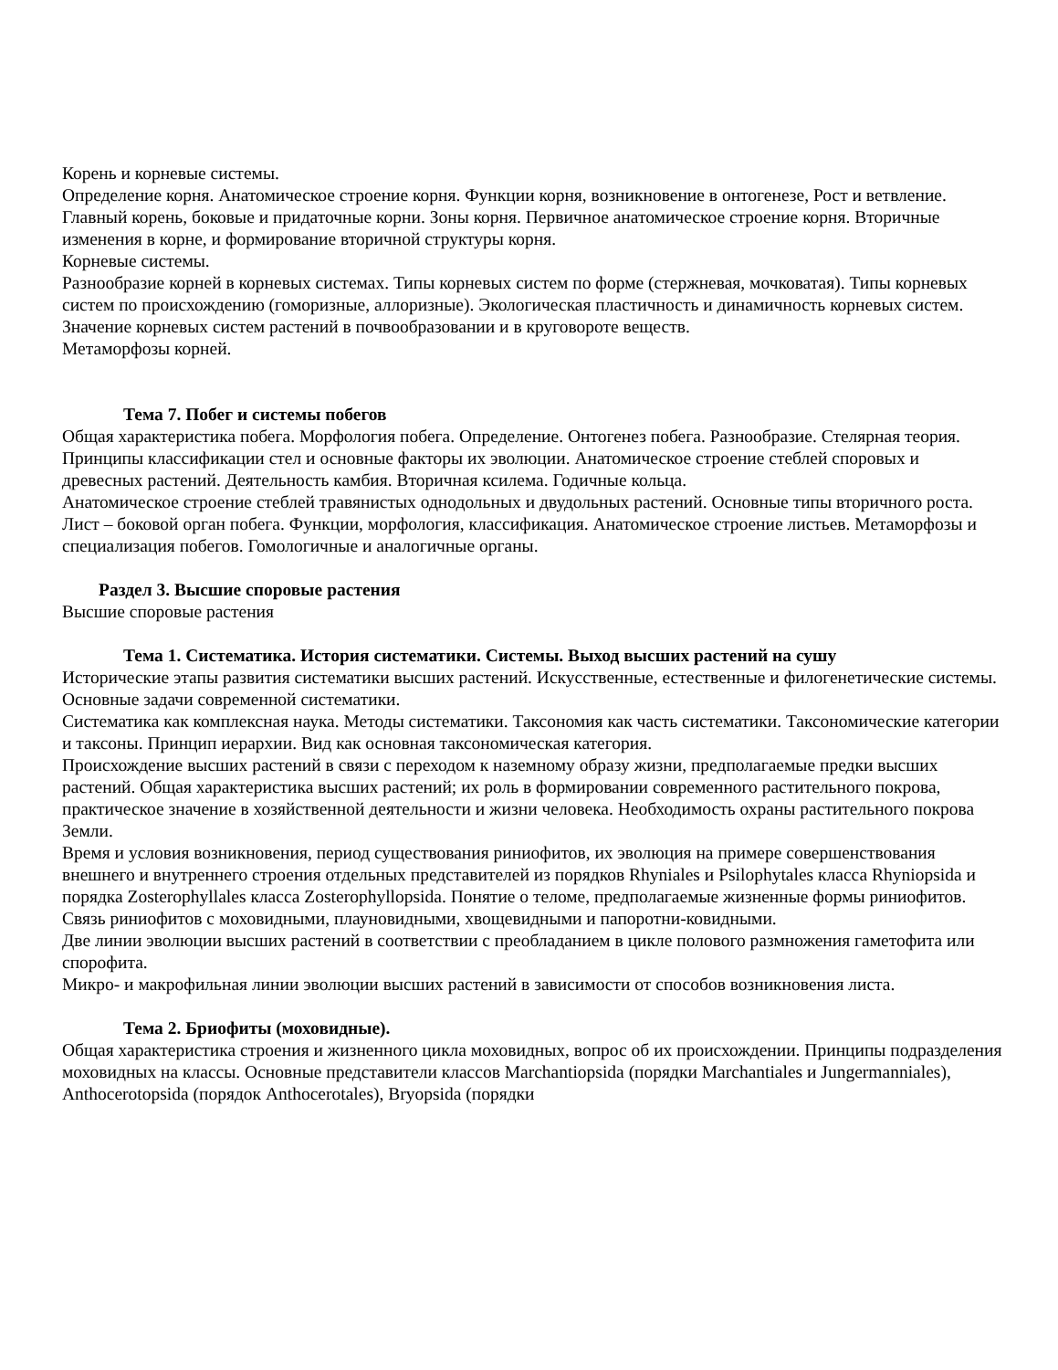Корень и корневые системы.
Определение корня. Анатомическое строение корня. Функции корня, возникновение в онтогенезе, Рост и ветвление. Главный корень, боковые и придаточные корни. Зоны корня. Первичное анатомическое строение корня. Вторичные изменения в корне, и формирование вторичной структуры корня.
Корневые системы.
Разнообразие корней в корневых системах. Типы корневых систем по форме (стержневая, мочковатая). Типы корневых систем по происхождению (гоморизные, аллоризные). Экологическая пластичность и динамичность корневых систем. Значение корневых систем растений в почвообразовании и в круговороте веществ.
Метаморфозы корней.
Тема 7. Побег и системы побегов
Общая характеристика побега. Морфология побега. Определение. Онтогенез побега. Разнообразие. Стелярная теория. Принципы классификации стел и основные факторы их эволюции. Анатомическое строение стеблей споровых и древесных растений. Деятельность камбия. Вторичная ксилема. Годичные кольца.
Анатомическое строение стеблей травянистых однодольных и двудольных растений. Основные типы вторичного роста. Лист – боковой орган побега. Функции, морфология, классификация. Анатомическое строение листьев. Метаморфозы и специализация побегов. Гомологичные и аналогичные органы.
Раздел 3. Высшие споровые растения
Высшие споровые растения
Тема 1. Систематика. История систематики. Системы. Выход высших растений на сушу
Исторические этапы развития систематики высших растений. Искусственные, естественные и филогенетические системы. Основные задачи современной систематики.
Систематика как комплексная наука. Методы систематики. Таксономия как часть систематики. Таксономические категории и таксоны. Принцип иерархии. Вид как основная таксономическая категория.
Происхождение высших растений в связи с переходом к наземному образу жизни, предполагаемые предки высших растений. Общая характеристика высших растений; их роль в формировании современного растительного покрова, практическое значение в хозяйственной деятельности и жизни человека. Необходимость охраны растительного покрова Земли.
Время и условия возникновения, период существования риниофитов, их эволюция на примере совершенствования внешнего и внутреннего строения отдельных представителей из порядков Rhyniales и Psilophytales класса Rhyniopsida и порядка Zosterophyllales класса Zosterophyllopsida. Понятие о теломе, предполагаемые жизненные формы риниофитов. Связь риниофитов с моховидными, плауновидными, хвощевидными и папоротни-ковидными.
Две линии эволюции высших растений в соответствии с преобладанием в цикле полового размножения гаметофита или спорофита.
Микро- и макрофильная линии эволюции высших растений в зависимости от способов возникновения листа.
Тема 2. Бриофиты (моховидные).
Общая характеристика строения и жизненного цикла моховидных, вопрос об их происхождении. Принципы подразделения моховидных на классы. Основные представители классов Marchantiopsida (порядки Marchantiales и Jungermanniales), Anthocerotopsida (порядок Anthocerotales), Bryopsida (порядки